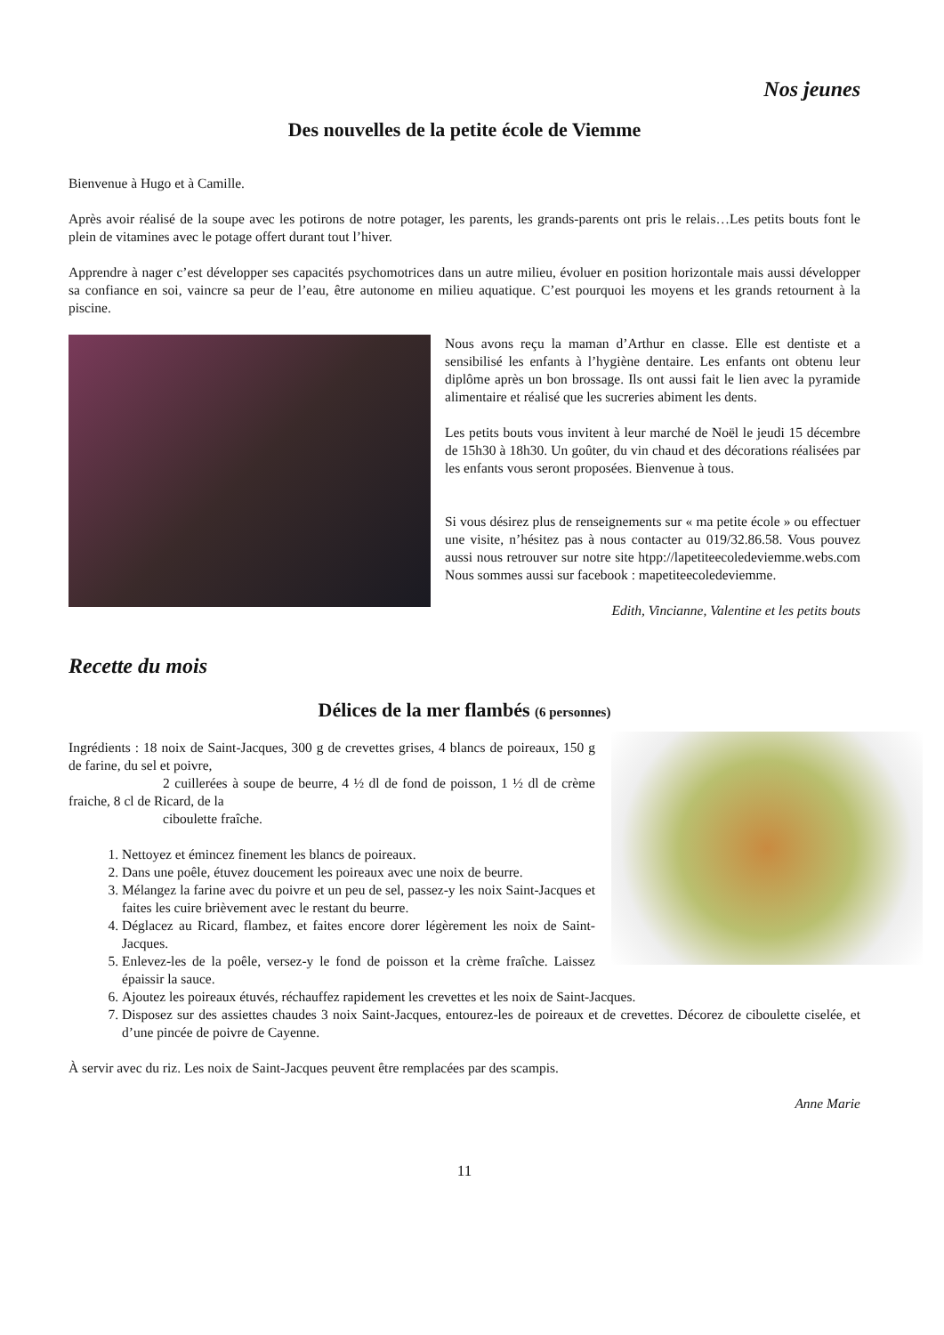Nos jeunes
Des nouvelles de la petite école de Viemme
Bienvenue à Hugo et à Camille.
Après avoir réalisé de la soupe avec les potirons de notre potager, les parents, les grands-parents ont pris le relais…Les petits bouts font le plein de vitamines avec le potage offert durant tout l’hiver.
Apprendre à nager c’est développer ses capacités psychomotrices dans un autre milieu, évoluer en position horizontale mais aussi développer sa confiance en soi, vaincre sa peur de l’eau, être autonome en milieu aquatique. C’est pourquoi les moyens et les grands retournent à la piscine.
Nous avons reçu la maman d’Arthur en classe. Elle est dentiste et a sensibilisé les enfants à l’hygiène dentaire. Les enfants ont obtenu leur diplôme après un bon brossage. Ils ont aussi fait le lien avec la pyramide alimentaire et réalisé que les sucreries abiment les dents.
Les petits bouts vous invitent à leur marché de Noël le jeudi 15 décembre de 15h30 à 18h30. Un goûter, du vin chaud et des décorations réalisées par les enfants vous seront proposées. Bienvenue à tous.
Si vous désirez plus de renseignements sur « ma petite école » ou effectuer une visite, n’hésitez pas à nous contacter au 019/32.86.58. Vous pouvez aussi nous retrouver sur notre site htpp://lapetiteecoledeviemme.webs.com Nous sommes aussi sur facebook : mapetiteecoledeviemme.
Edith, Vincianne, Valentine et les petits bouts
Recette du mois
Délices de la mer flambés (6 personnes)
Ingrédients : 18 noix de Saint-Jacques, 300 g de crevettes grises, 4 blancs de poireaux, 150 g de farine, du sel et poivre,
2 cuillerées à soupe de beurre, 4 ½ dl de fond de poisson, 1 ½ dl de crème fraiche, 8 cl de Ricard, de la
ciboulette fraîche.
1. Nettoyez et émincez finement les blancs de poireaux.
2. Dans une poêle, étuvez doucement les poireaux avec une noix de beurre.
3. Mélangez la farine avec du poivre et un peu de sel, passez-y les noix Saint-Jacques et faites les cuire brièvement avec le restant du beurre.
4. Déglacez au Ricard, flambez, et faites encore dorer légèrement les noix de Saint-Jacques.
5. Enlevez-les de la poêle, versez-y le fond de poisson et la crème fraîche. Laissez épaissir la sauce.
6. Ajoutez les poireaux étuvés, réchauffez rapidement les crevettes et les noix de Saint-Jacques.
7. Disposez sur des assiettes chaudes 3 noix Saint-Jacques, entourez-les de poireaux et de crevettes. Décorez de ciboulette ciselée, et d’une pincée de poivre de Cayenne.
À servir avec du riz. Les noix de Saint-Jacques peuvent être remplacées par des scampis.
Anne Marie
11